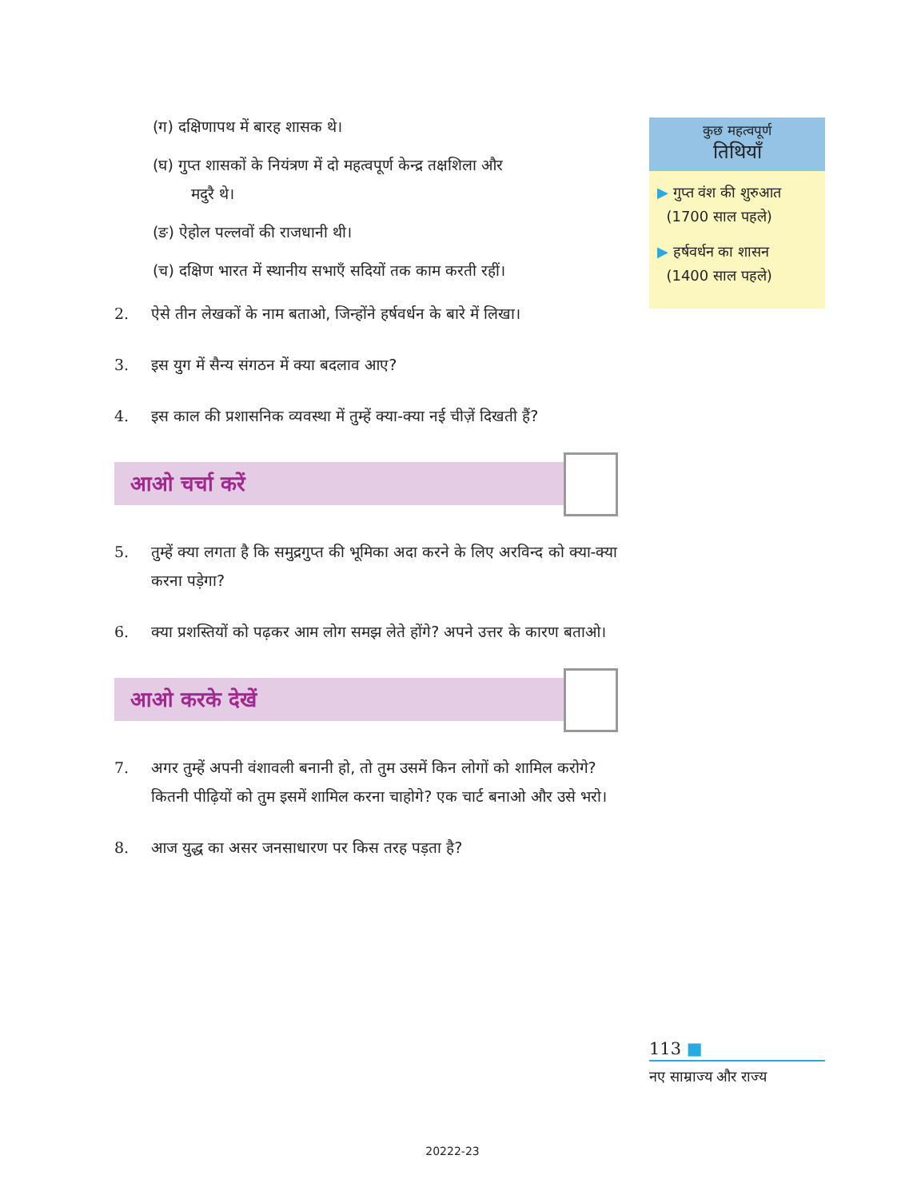(ग) दक्षिणापथ में बारह शासक थे।
(घ) गुप्त शासकों के नियंत्रण में दो महत्वपूर्ण केन्द्र तक्षशिला और
मदुरै थे।
(ङ) ऐहोल पल्लवों की राजधानी थी।
(च) दक्षिण भारत में स्थानीय सभाएँ सदियों तक काम करती रहीं।
2. ऐसे तीन लेखकों के नाम बताओ, जिन्होंने हर्षवर्धन के बारे में लिखा।
3. इस युग में सैन्य संगठन में क्या बदलाव आए?
4. इस काल की प्रशासनिक व्यवस्था में तुम्हें क्या-क्या नई चीज़ें दिखती हैं?
आओ चर्चा करें
5. तुम्हें क्या लगता है कि समुद्रगुप्त की भूमिका अदा करने के लिए अरविन्द को क्या-क्या करना पड़ेगा?
6. क्या प्रशस्तियों को पढ़कर आम लोग समझ लेते होंगे? अपने उत्तर के कारण बताओ।
आओ करके देखें
7. अगर तुम्हें अपनी वंशावली बनानी हो, तो तुम उसमें किन लोगों को शामिल करोगे? कितनी पीढ़ियों को तुम इसमें शामिल करना चाहोगे? एक चार्ट बनाओ और उसे भरो।
8. आज युद्ध का असर जनसाधारण पर किस तरह पड़ता है?
कुछ महत्वपूर्ण
तिथियाँ
▶ गुप्त वंश की शुरुआत
(1700 साल पहले)
▶ हर्षवर्धन का शासन
(1400 साल पहले)
113 ■
नए साम्राज्य और राज्य
20222-23